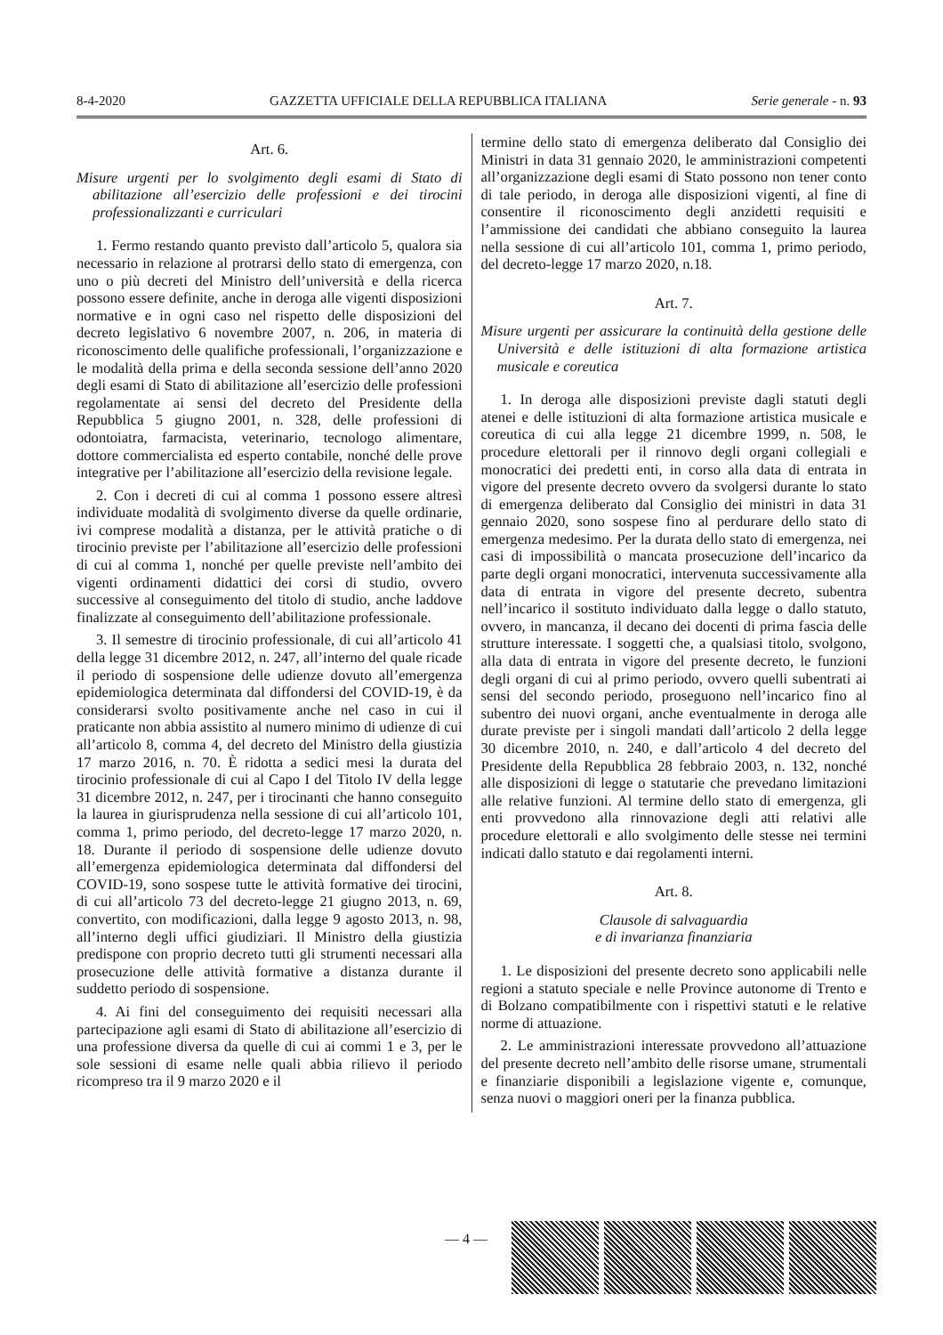8-4-2020 GAZZETTA UFFICIALE DELLA REPUBBLICA ITALIANA Serie generale - n. 93
Art. 6.
Misure urgenti per lo svolgimento degli esami di Stato di abilitazione all’esercizio delle professioni e dei tirocini professionalizzanti e curriculari
1. Fermo restando quanto previsto dall’articolo 5, qualora sia necessario in relazione al protrarsi dello stato di emergenza, con uno o più decreti del Ministro dell’università e della ricerca possono essere definite, anche in deroga alle vigenti disposizioni normative e in ogni caso nel rispetto delle disposizioni del decreto legislativo 6 novembre 2007, n. 206, in materia di riconoscimento delle qualifiche professionali, l’organizzazione e le modalità della prima e della seconda sessione dell’anno 2020 degli esami di Stato di abilitazione all’esercizio delle professioni regolamentate ai sensi del decreto del Presidente della Repubblica 5 giugno 2001, n. 328, delle professioni di odontoiatra, farmacista, veterinario, tecnologo alimentare, dottore commercialista ed esperto contabile, nonché delle prove integrative per l’abilitazione all’esercizio della revisione legale.
2. Con i decreti di cui al comma 1 possono essere altresì individuate modalità di svolgimento diverse da quelle ordinarie, ivi comprese modalità a distanza, per le attività pratiche o di tirocinio previste per l’abilitazione all’esercizio delle professioni di cui al comma 1, nonché per quelle previste nell’ambito dei vigenti ordinamenti didattici dei corsi di studio, ovvero successive al conseguimento del titolo di studio, anche laddove finalizzate al conseguimento dell’abilitazione professionale.
3. Il semestre di tirocinio professionale, di cui all’articolo 41 della legge 31 dicembre 2012, n. 247, all’interno del quale ricade il periodo di sospensione delle udienze dovuto all’emergenza epidemiologica determinata dal diffondersi del COVID-19, è da considerarsi svolto positivamente anche nel caso in cui il praticante non abbia assistito al numero minimo di udienze di cui all’articolo 8, comma 4, del decreto del Ministro della giustizia 17 marzo 2016, n. 70. È ridotta a sedici mesi la durata del tirocinio professionale di cui al Capo I del Titolo IV della legge 31 dicembre 2012, n. 247, per i tirocinanti che hanno conseguito la laurea in giurisprudenza nella sessione di cui all’articolo 101, comma 1, primo periodo, del decreto-legge 17 marzo 2020, n. 18. Durante il periodo di sospensione delle udienze dovuto all’emergenza epidemiologica determinata dal diffondersi del COVID-19, sono sospese tutte le attività formative dei tirocini, di cui all’articolo 73 del decreto-legge 21 giugno 2013, n. 69, convertito, con modificazioni, dalla legge 9 agosto 2013, n. 98, all’interno degli uffici giudiziari. Il Ministro della giustizia predispone con proprio decreto tutti gli strumenti necessari alla prosecuzione delle attività formative a distanza durante il suddetto periodo di sospensione.
4. Ai fini del conseguimento dei requisiti necessari alla partecipazione agli esami di Stato di abilitazione all’esercizio di una professione diversa da quelle di cui ai commi 1 e 3, per le sole sessioni di esame nelle quali abbia rilievo il periodo ricompreso tra il 9 marzo 2020 e il
termine dello stato di emergenza deliberato dal Consiglio dei Ministri in data 31 gennaio 2020, le amministrazioni competenti all’organizzazione degli esami di Stato possono non tener conto di tale periodo, in deroga alle disposizioni vigenti, al fine di consentire il riconoscimento degli anzidetti requisiti e l’ammissione dei candidati che abbiano conseguito la laurea nella sessione di cui all’articolo 101, comma 1, primo periodo, del decreto-legge 17 marzo 2020, n.18.
Art. 7.
Misure urgenti per assicurare la continuità della gestione delle Università e delle istituzioni di alta formazione artistica musicale e coreutica
1. In deroga alle disposizioni previste dagli statuti degli atenei e delle istituzioni di alta formazione artistica musicale e coreutica di cui alla legge 21 dicembre 1999, n. 508, le procedure elettorali per il rinnovo degli organi collegiali e monocratici dei predetti enti, in corso alla data di entrata in vigore del presente decreto ovvero da svolgersi durante lo stato di emergenza deliberato dal Consiglio dei ministri in data 31 gennaio 2020, sono sospese fino al perdurare dello stato di emergenza medesimo. Per la durata dello stato di emergenza, nei casi di impossibilità o mancata prosecuzione dell’incarico da parte degli organi monocratici, intervenuta successivamente alla data di entrata in vigore del presente decreto, subentra nell’incarico il sostituto individuato dalla legge o dallo statuto, ovvero, in mancanza, il decano dei docenti di prima fascia delle strutture interessate. I soggetti che, a qualsiasi titolo, svolgono, alla data di entrata in vigore del presente decreto, le funzioni degli organi di cui al primo periodo, ovvero quelli subentrati ai sensi del secondo periodo, proseguono nell’incarico fino al subentro dei nuovi organi, anche eventualmente in deroga alle durate previste per i singoli mandati dall’articolo 2 della legge 30 dicembre 2010, n. 240, e dall’articolo 4 del decreto del Presidente della Repubblica 28 febbraio 2003, n. 132, nonché alle disposizioni di legge o statutarie che prevedano limitazioni alle relative funzioni. Al termine dello stato di emergenza, gli enti provvedono alla rinnovazione degli atti relativi alle procedure elettorali e allo svolgimento delle stesse nei termini indicati dallo statuto e dai regolamenti interni.
Art. 8.
Clausole di salvaguardia
e di invarianza finanziaria
1. Le disposizioni del presente decreto sono applicabili nelle regioni a statuto speciale e nelle Province autonome di Trento e di Bolzano compatibilmente con i rispettivi statuti e le relative norme di attuazione.
2. Le amministrazioni interessate provvedono all’attuazione del presente decreto nell’ambito delle risorse umane, strumentali e finanziarie disponibili a legislazione vigente e, comunque, senza nuovi o maggiori oneri per la finanza pubblica.
— 4 —